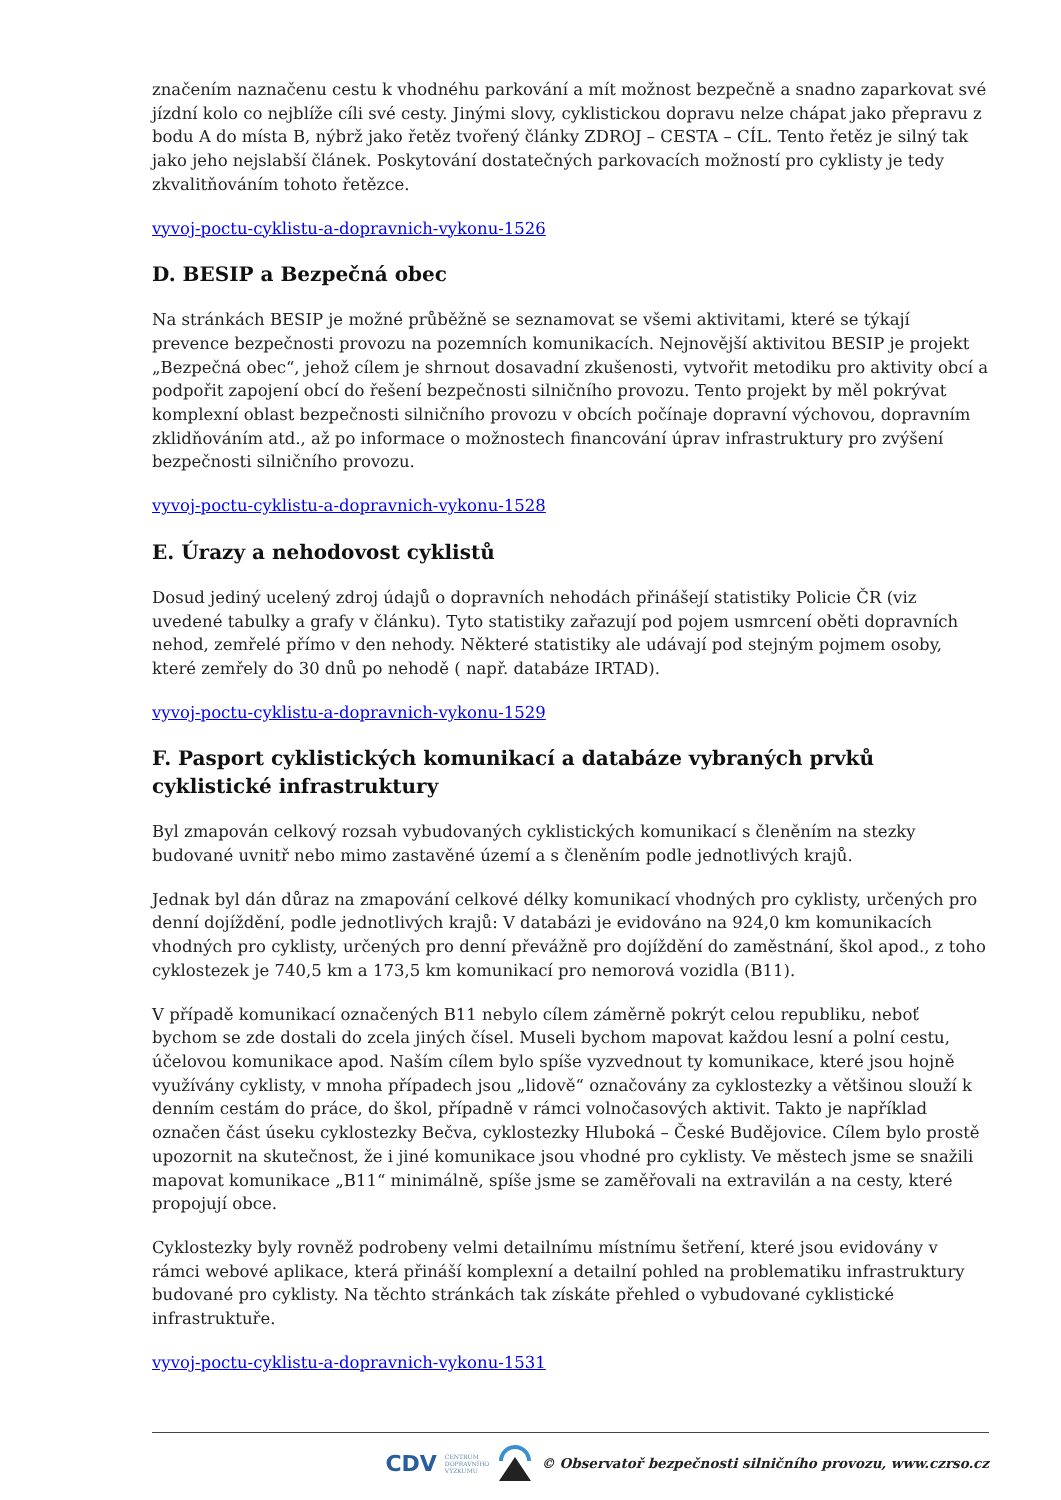značením naznačenu cestu k vhodnéhu parkování a mít možnost bezpečně a snadno zaparkovat své jízdní kolo co nejblíže cíli své cesty. Jinými slovy, cyklistickou dopravu nelze chápat jako přepravu z bodu A do místa B, nýbrž jako řetěz tvořený články ZDROJ – CESTA – CÍL. Tento řetěz je silný tak jako jeho nejslabší článek. Poskytování dostatečných parkovacích možností pro cyklisty je tedy zkvalitňováním tohoto řetězce.
vyvoj-poctu-cyklistu-a-dopravnich-vykonu-1526
D. BESIP a Bezpečná obec
Na stránkách BESIP je možné průběžně se seznamovat se všemi aktivitami, které se týkají prevence bezpečnosti provozu na pozemních komunikacích. Nejnovější aktivitou BESIP je projekt „Bezpečná obec“, jehož cílem je shrnout dosavadní zkušenosti, vytvořit metodiku pro aktivity obcí a podpořit zapojení obcí do řešení bezpečnosti silničního provozu. Tento projekt by měl pokrývat komplexní oblast bezpečnosti silničního provozu v obcích počínaje dopravní výchovou, dopravním zklidňováním atd., až po informace o možnostech financování úprav infrastruktury pro zvýšení bezpečnosti silničního provozu.
vyvoj-poctu-cyklistu-a-dopravnich-vykonu-1528
E. Úrazy a nehodovost cyklistů
Dosud jediný ucelený zdroj údajů o dopravních nehodách přinášejí statistiky Policie ČR (viz uvedené tabulky a grafy v článku). Tyto statistiky zařazují pod pojem usmrcení oběti dopravních nehod, zemřelé přímo v den nehody. Některé statistiky ale udávají pod stejným pojmem osoby, které zemřely do 30 dnů po nehodě ( např. databáze IRTAD).
vyvoj-poctu-cyklistu-a-dopravnich-vykonu-1529
F. Pasport cyklistických komunikací a databáze vybraných prvků cyklistické infrastruktury
Byl zmapován celkový rozsah vybudovaných cyklistických komunikací s členěním na stezky budované uvnitř nebo mimo zastavěné území a s členěním podle jednotlivých krajů.
Jednak byl dán důraz na zmapování celkové délky komunikací vhodných pro cyklisty, určených pro denní dojíždění, podle jednotlivých krajů: V databázi je evidováno na 924,0 km komunikacích vhodných pro cyklisty, určených pro denní převážně pro dojíždění do zaměstnání, škol apod., z toho cyklostezek je 740,5 km a 173,5 km komunikací pro nemorová vozidla (B11).
V případě komunikací označených B11 nebylo cílem záměrně pokrýt celou republiku, neboť bychom se zde dostali do zcela jiných čísel. Museli bychom mapovat každou lesní a polní cestu, účelovou komunikace apod. Naším cílem bylo spíše vyzvednout ty komunikace, které jsou hojně využívány cyklisty, v mnoha případech jsou „lidově“ označovány za cyklostezky a většinou slouží k denním cestám do práce, do škol, případně v rámci volnočasových aktivit. Takto je například označen část úseku cyklostezky Bečva, cyklostezky Hluboká – České Budějovice. Cílem bylo prostě upozornit na skutečnost, že i jiné komunikace jsou vhodné pro cyklisty. Ve městech jsme se snažili mapovat komunikace „B11“ minimálně, spíše jsme se zaměřovali na extravilán a na cesty, které propojují obce.
Cyklostezky byly rovněž podrobeny velmi detailnímu místnímu šetření, které jsou evidovány v rámci webové aplikace, která přináší komplexní a detailní pohled na problematiku infrastruktury budované pro cyklisty. Na těchto stránkách tak získáte přehled o vybudované cyklistické infrastruktuře.
vyvoj-poctu-cyklistu-a-dopravnich-vykonu-1531
CDV CENTRUM
DOPRAVNÍHO
VÝZKUMU © Observatoř bezpečnosti silničního provozu, www.czrso.cz